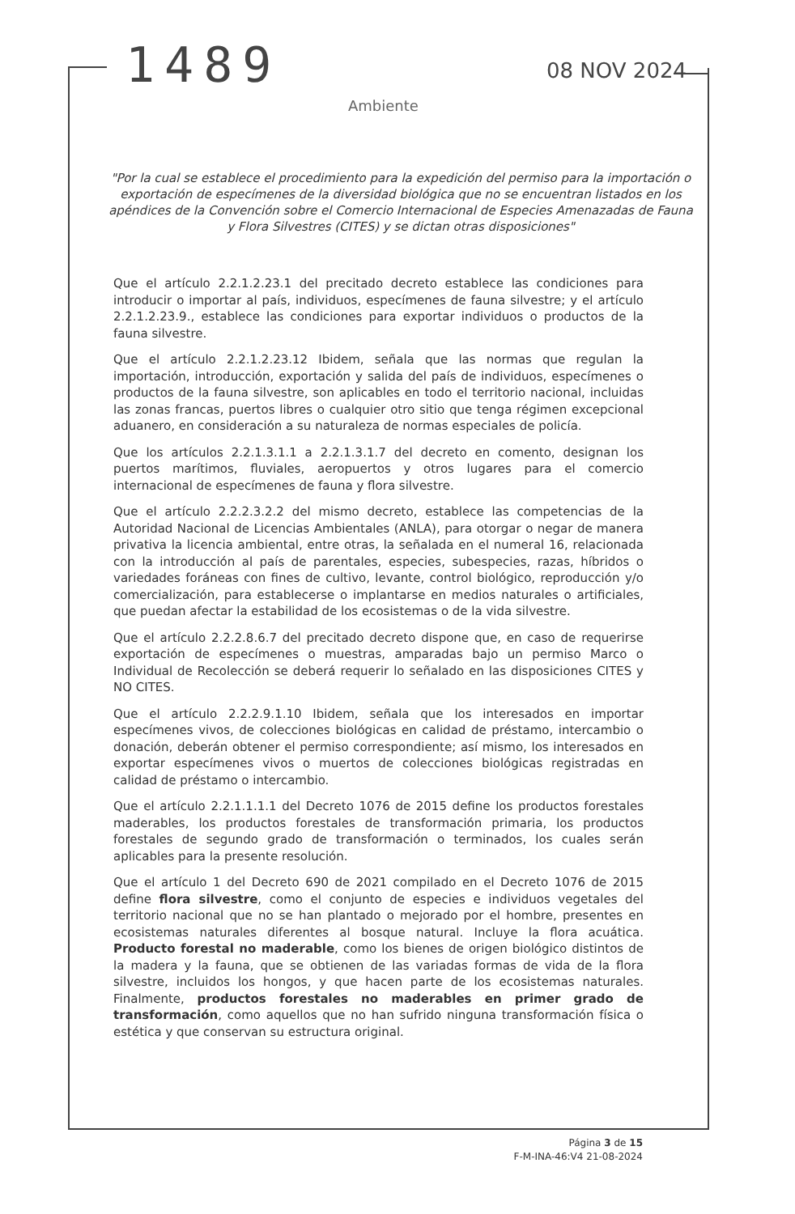1489 08 NOV 2024
Ambiente
"Por la cual se establece el procedimiento para la expedición del permiso para la importación o exportación de especímenes de la diversidad biológica que no se encuentran listados en los apéndices de la Convención sobre el Comercio Internacional de Especies Amenazadas de Fauna y Flora Silvestres (CITES) y se dictan otras disposiciones"
Que el artículo 2.2.1.2.23.1 del precitado decreto establece las condiciones para introducir o importar al país, individuos, especímenes de fauna silvestre; y el artículo 2.2.1.2.23.9., establece las condiciones para exportar individuos o productos de la fauna silvestre.
Que el artículo 2.2.1.2.23.12 Ibidem, señala que las normas que regulan la importación, introducción, exportación y salida del país de individuos, especímenes o productos de la fauna silvestre, son aplicables en todo el territorio nacional, incluidas las zonas francas, puertos libres o cualquier otro sitio que tenga régimen excepcional aduanero, en consideración a su naturaleza de normas especiales de policía.
Que los artículos 2.2.1.3.1.1 a 2.2.1.3.1.7 del decreto en comento, designan los puertos marítimos, fluviales, aeropuertos y otros lugares para el comercio internacional de especímenes de fauna y flora silvestre.
Que el artículo 2.2.2.3.2.2 del mismo decreto, establece las competencias de la Autoridad Nacional de Licencias Ambientales (ANLA), para otorgar o negar de manera privativa la licencia ambiental, entre otras, la señalada en el numeral 16, relacionada con la introducción al país de parentales, especies, subespecies, razas, híbridos o variedades foráneas con fines de cultivo, levante, control biológico, reproducción y/o comercialización, para establecerse o implantarse en medios naturales o artificiales, que puedan afectar la estabilidad de los ecosistemas o de la vida silvestre.
Que el artículo 2.2.2.8.6.7 del precitado decreto dispone que, en caso de requerirse exportación de especímenes o muestras, amparadas bajo un permiso Marco o Individual de Recolección se deberá requerir lo señalado en las disposiciones CITES y NO CITES.
Que el artículo 2.2.2.9.1.10 Ibidem, señala que los interesados en importar especímenes vivos, de colecciones biológicas en calidad de préstamo, intercambio o donación, deberán obtener el permiso correspondiente; así mismo, los interesados en exportar especímenes vivos o muertos de colecciones biológicas registradas en calidad de préstamo o intercambio.
Que el artículo 2.2.1.1.1.1 del Decreto 1076 de 2015 define los productos forestales maderables, los productos forestales de transformación primaria, los productos forestales de segundo grado de transformación o terminados, los cuales serán aplicables para la presente resolución.
Que el artículo 1 del Decreto 690 de 2021 compilado en el Decreto 1076 de 2015 define flora silvestre, como el conjunto de especies e individuos vegetales del territorio nacional que no se han plantado o mejorado por el hombre, presentes en ecosistemas naturales diferentes al bosque natural. Incluye la flora acuática. Producto forestal no maderable, como los bienes de origen biológico distintos de la madera y la fauna, que se obtienen de las variadas formas de vida de la flora silvestre, incluidos los hongos, y que hacen parte de los ecosistemas naturales. Finalmente, productos forestales no maderables en primer grado de transformación, como aquellos que no han sufrido ninguna transformación física o estética y que conservan su estructura original.
Página 3 de 15
F-M-INA-46:V4 21-08-2024